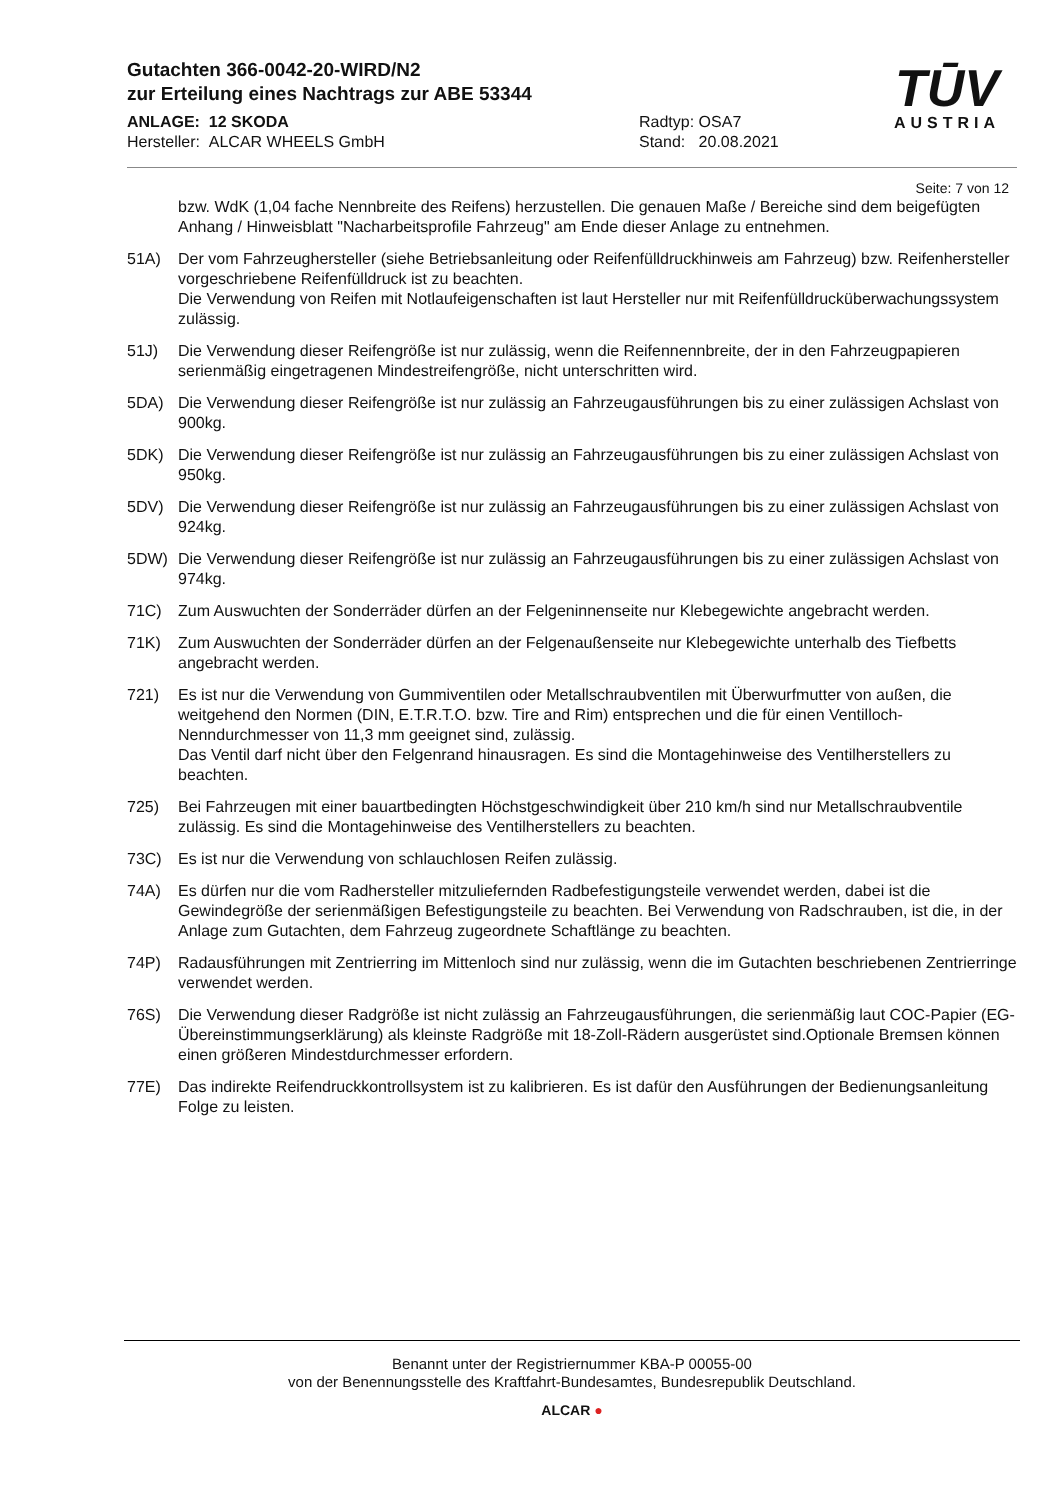Gutachten 366-0042-20-WIRD/N2
zur Erteilung eines Nachtrags zur ABE 53344
ANLAGE: 12 SKODA
Hersteller: ALCAR WHEELS GmbH
Radtyp: OSA7
Stand: 20.08.2021
TŪV
AUSTRIA
Seite: 7 von 12
bzw. WdK (1,04 fache Nennbreite des Reifens) herzustellen. Die genauen Maße / Bereiche sind dem beigefügten Anhang / Hinweisblatt "Nacharbeitsprofile Fahrzeug" am Ende dieser Anlage zu entnehmen.
51A) Der vom Fahrzeughersteller (siehe Betriebsanleitung oder Reifenfülldruckhinweis am Fahrzeug) bzw. Reifenhersteller vorgeschriebene Reifenfülldruck ist zu beachten.
Die Verwendung von Reifen mit Notlaufeigenschaften ist laut Hersteller nur mit Reifenfülldrucküberwachungssystem zulässig.
51J) Die Verwendung dieser Reifengröße ist nur zulässig, wenn die Reifennennbreite, der in den Fahrzeugpapieren serienmäßig eingetragenen Mindestreifengröße, nicht unterschritten wird.
5DA) Die Verwendung dieser Reifengröße ist nur zulässig an Fahrzeugausführungen bis zu einer zulässigen Achslast von 900kg.
5DK) Die Verwendung dieser Reifengröße ist nur zulässig an Fahrzeugausführungen bis zu einer zulässigen Achslast von 950kg.
5DV) Die Verwendung dieser Reifengröße ist nur zulässig an Fahrzeugausführungen bis zu einer zulässigen Achslast von 924kg.
5DW) Die Verwendung dieser Reifengröße ist nur zulässig an Fahrzeugausführungen bis zu einer zulässigen Achslast von 974kg.
71C) Zum Auswuchten der Sonderräder dürfen an der Felgeninnenseite nur Klebegewichte angebracht werden.
71K) Zum Auswuchten der Sonderräder dürfen an der Felgenaußenseite nur Klebegewichte unterhalb des Tiefbetts angebracht werden.
721) Es ist nur die Verwendung von Gummiventilen oder Metallschraubventilen mit Überwurfmutter von außen, die weitgehend den Normen (DIN, E.T.R.T.O. bzw. Tire and Rim) entsprechen und die für einen Ventilloch-Nenndurchmesser von 11,3 mm geeignet sind, zulässig.
Das Ventil darf nicht über den Felgenrand hinausragen. Es sind die Montagehinweise des Ventilherstellers zu beachten.
725) Bei Fahrzeugen mit einer bauartbedingten Höchstgeschwindigkeit über 210 km/h sind nur Metallschraubventile zulässig. Es sind die Montagehinweise des Ventilherstellers zu beachten.
73C) Es ist nur die Verwendung von schlauchlosen Reifen zulässig.
74A) Es dürfen nur die vom Radhersteller mitzuliefernden Radbefestigungsteile verwendet werden, dabei ist die Gewindegröße der serienmäßigen Befestigungsteile zu beachten. Bei Verwendung von Radschrauben, ist die, in der Anlage zum Gutachten, dem Fahrzeug zugeordnete Schaftlänge zu beachten.
74P) Radausführungen mit Zentrierring im Mittenloch sind nur zulässig, wenn die im Gutachten beschriebenen Zentrierringe verwendet werden.
76S) Die Verwendung dieser Radgröße ist nicht zulässig an Fahrzeugausführungen, die serienmäßig laut COC-Papier (EG-Übereinstimmungserklärung) als kleinste Radgröße mit 18-Zoll-Rädern ausgerüstet sind.Optionale Bremsen können einen größeren Mindestdurchmesser erfordern.
77E) Das indirekte Reifendruckkontrollsystem ist zu kalibrieren. Es ist dafür den Ausführungen der Bedienungsanleitung Folge zu leisten.
Benannt unter der Registriernummer KBA-P 00055-00
von der Benennungsstelle des Kraftfahrt-Bundesamtes, Bundesrepublik Deutschland.
ALCAR ●